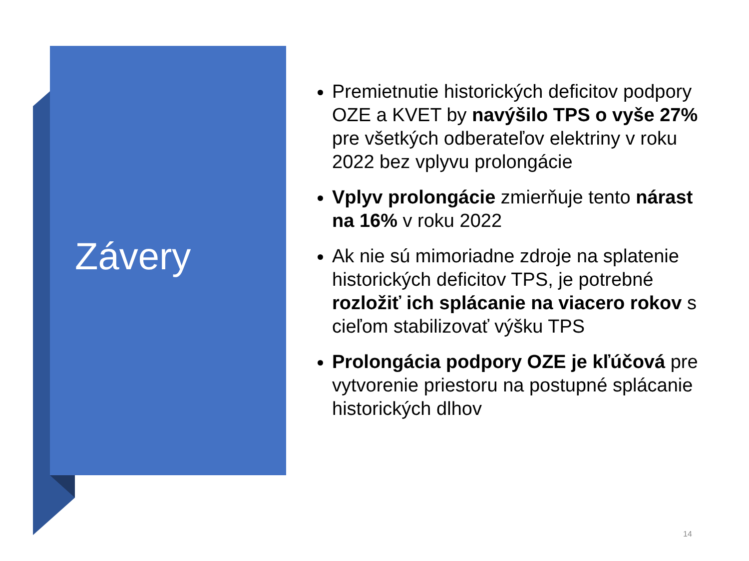Závery
Premietnutie historických deficitov podpory OZE a KVET by navýšilo TPS o vyše 27% pre všetkých odberateľov elektriny v roku 2022 bez vplyvu prolongácie
Vplyv prolongácie zmierňuje tento nárast na 16% v roku 2022
Ak nie sú mimoriadne zdroje na splatenie historických deficitov TPS, je potrebné rozložiť ich splácanie na viacero rokov s cieľom stabilizovať výšku TPS
Prolongácia podpory OZE je kľúčová pre vytvorenie priestoru na postupné splácanie historických dlhov
14